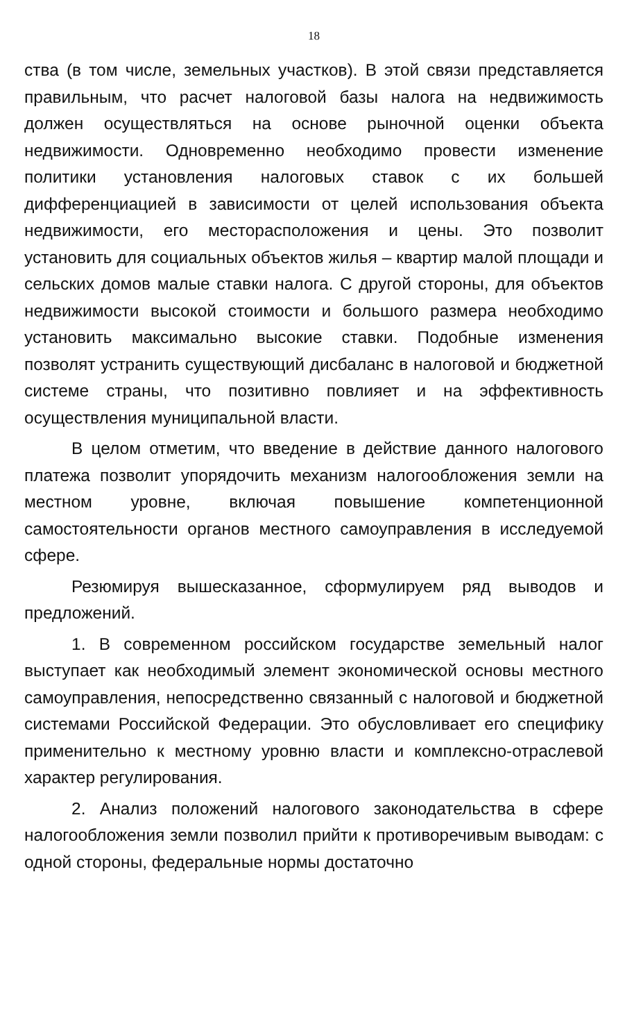18
ства (в том числе, земельных участков). В этой связи представляется правильным, что расчет налоговой базы налога на недвижимость должен осуществляться на основе рыночной оценки объекта недвижимости. Одновременно необходимо провести изменение политики установления налоговых ставок с их большей дифференциацией в зависимости от целей использования объекта недвижимости, его месторасположения и цены. Это позволит установить для социальных объектов жилья – квартир малой площади и сельских домов малые ставки налога. С другой стороны, для объектов недвижимости высокой стоимости и большого размера необходимо установить максимально высокие ставки. Подобные изменения позволят устранить существующий дисбаланс в налоговой и бюджетной системе страны, что позитивно повлияет и на эффективность осуществления муниципальной власти.
В целом отметим, что введение в действие данного налогового платежа позволит упорядочить механизм налогообложения земли на местном уровне, включая повышение компетенционной самостоятельности органов местного самоуправления в исследуемой сфере.
Резюмируя вышесказанное, сформулируем ряд выводов и предложений.
1. В современном российском государстве земельный налог выступает как необходимый элемент экономической основы местного самоуправления, непосредственно связанный с налоговой и бюджетной системами Российской Федерации. Это обусловливает его специфику применительно к местному уровню власти и комплексно-отраслевой характер регулирования.
2. Анализ положений налогового законодательства в сфере налогообложения земли позволил прийти к противоречивым выводам: с одной стороны, федеральные нормы достаточно